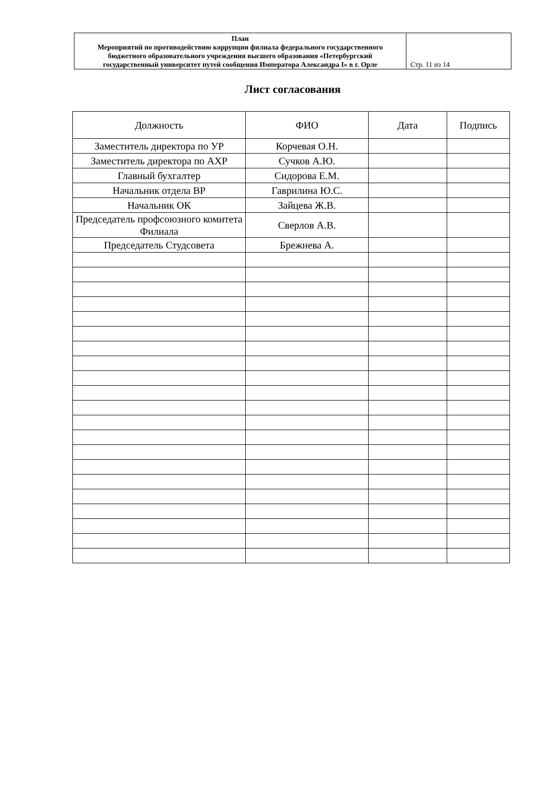| План Мероприятий по противодействию коррупции филиала федерального государственного бюджетного образовательного учреждения высшего образования «Петербургский государственный университет путей сообщения Императора Александра I» в г. Орле | Стр. 11 из 14 |
Лист согласования
| Должность | ФИО | Дата | Подпись |
| --- | --- | --- | --- |
| Заместитель директора по УР | Корчевая О.Н. | | |
| Заместитель директора по АХР | Сучков А.Ю. | | |
| Главный бухгалтер | Сидорова Е.М. | | |
| Начальник отдела ВР | Гаврилина Ю.С. | | |
| Начальник ОК | Зайцева Ж.В. | | |
| Председатель профсоюзного комитета Филиала | Сверлов А.В. | | |
| Председатель Студсовета | Брежнева А. | | |